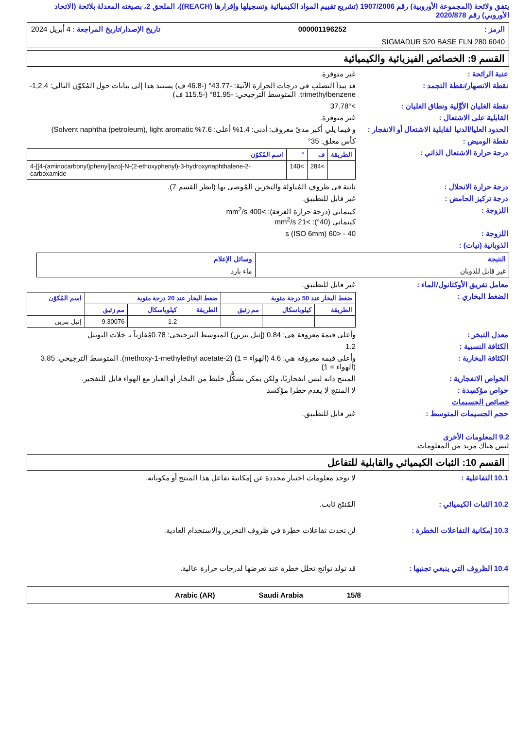يتفق ولائحة (المجموعة الأوروبية) رقم 1907/2006 (تشريع تقييم المواد الكيميائية وتسجيلها وإقرارها (REACH))، الملحق 2، بصيغته المعدلة بلائحة (الاتحاد الأوروبي) رقم 2020/878
الرمز : 000001196252 تاريخ الإصدار/تاريخ المراجعة : 4 أبريل 2024
SIGMADUR 520 BASE FLN 280 6040
القسم 9: الخصائص الفيزيائية والكيميائية
عتبة الرائحة : غير متوفرة.
نقطة الانصهار/نقطة التجمد : قد يبدأ التصلب في درجات الحرارة الآتية: -43.77° (-46.8 ف) يستند هذا إلى بيانات حول المُكوّن التالي: 1,2,4-trimethylbenzene. المتوسط الترجيحي: -81.95° (-115.5 ف)
نقطة الغليان الأوَّلية ونطاق الغليان :
>37.78°
القابلية على الاشتعال : غير متوفرة.
الحدود العليا/الدنيا لقابلية الاشتعال أو الانفجار :
و فيما يلي أكبر مدىً معروف: أدنى: 1.4% أعلى: 7.6% Solvent naphtha (petroleum), light aromatic)
نقطة الوميض : كأس مغلق: 35°
درجة حرارة الاشتعال الذاتي :
| الطريقة | ف | ° | اسم المُكوّن |
| --- | --- | --- | --- |
| | >284 | >140 | 4-[[4-(aminocarbonyl)phenyl]azo]-N-(2-ethoxyphenyl)-3-hydroxynaphthalene-2-carboxamide |
درجة حرارة الانحلال : ثابتة في ظروف المُناولة والتخزين المُوصى بها (انظر القسم 7).
درجة تركيز الحامض : غير قابل للتطبيق.
اللزوجة : كينماتي (درجة حرارة الغرفة): >400 mm<sup>2</sup>/s
كينماتي (40°): >21 mm<sup>2</sup>/s
اللزوجة : 40 - <60 s (ISO 6mm)
الذوبانية (نيات) :
| النتيجة | وسائل الإعلام |
| --- | --- |
| غير قابل للذوبان | ماء بارد |
معامل تفريق الأوكتانول/الماء : غير قابل للتطبيق.
الضغط البخاري :
| ضغط البخار عند 50 درجة مئوية | | | ضغط البخار عند 20 درجة مئوية | | | اسم المُكوّن |
| --- | --- | --- | --- | --- | --- | --- |
| الطريقة | كيلوباسكال | مم زئبق | الطريقة | كيلوباسكال | مم زئبق | |
| | | | | 1.2 | 9.30076 | إثيل بنزين |
معدل التبخر : وأعلى قيمة معروفة هي: 0.84 (إثيل بنزين) المتوسط الترجيحي: 0.78مُقارَناً بـ خلات البوتيل
الكثافة النسبية : 1.2
الكثافة البخارية : وأعلى قيمة معروفة هي: 4.6 (الهواء = 1) (2-methoxy-1-methylethyl acetate). المتوسط الترجيحي: 3.85 (الهواء = 1)
الخواص الانفجارية : المنتج ذاته ليس انفجاريًا، ولكن يمكن تشكُّل خليط من البخار أو الغبار مع الهواء قابل للتفجير.
خواص مؤكسِدة : لا المنتج لا يقدم خطرا مؤكسد
خصائص الجسيمات
حجم الجسيمات المتوسط : غير قابل للتطبيق.
9.2 المعلومات الأخرى
ليس هناك مزيد من المعلومات.
القسم 10: الثبات الكيميائي والقابلية للتفاعل
10.1 التفاعلية : لا توجد معلومات اختبار محددة عن إمكانية تفاعل هذا المنتج أو مكوناته.
10.2 الثبات الكيميائي : المُنتَج ثابت.
10.3 إمكانية التفاعلات الخطرة : لن تحدث تفاعلات خطِرة في ظروف التخزين والاستخدام العادية.
10.4 الظروف التي ينبغي تجنبها : قد تولد نواتج تحلل خطرة عند تعرضها لدرجات حرارة عالية.
15/8 Saudi Arabia Arabic (AR)